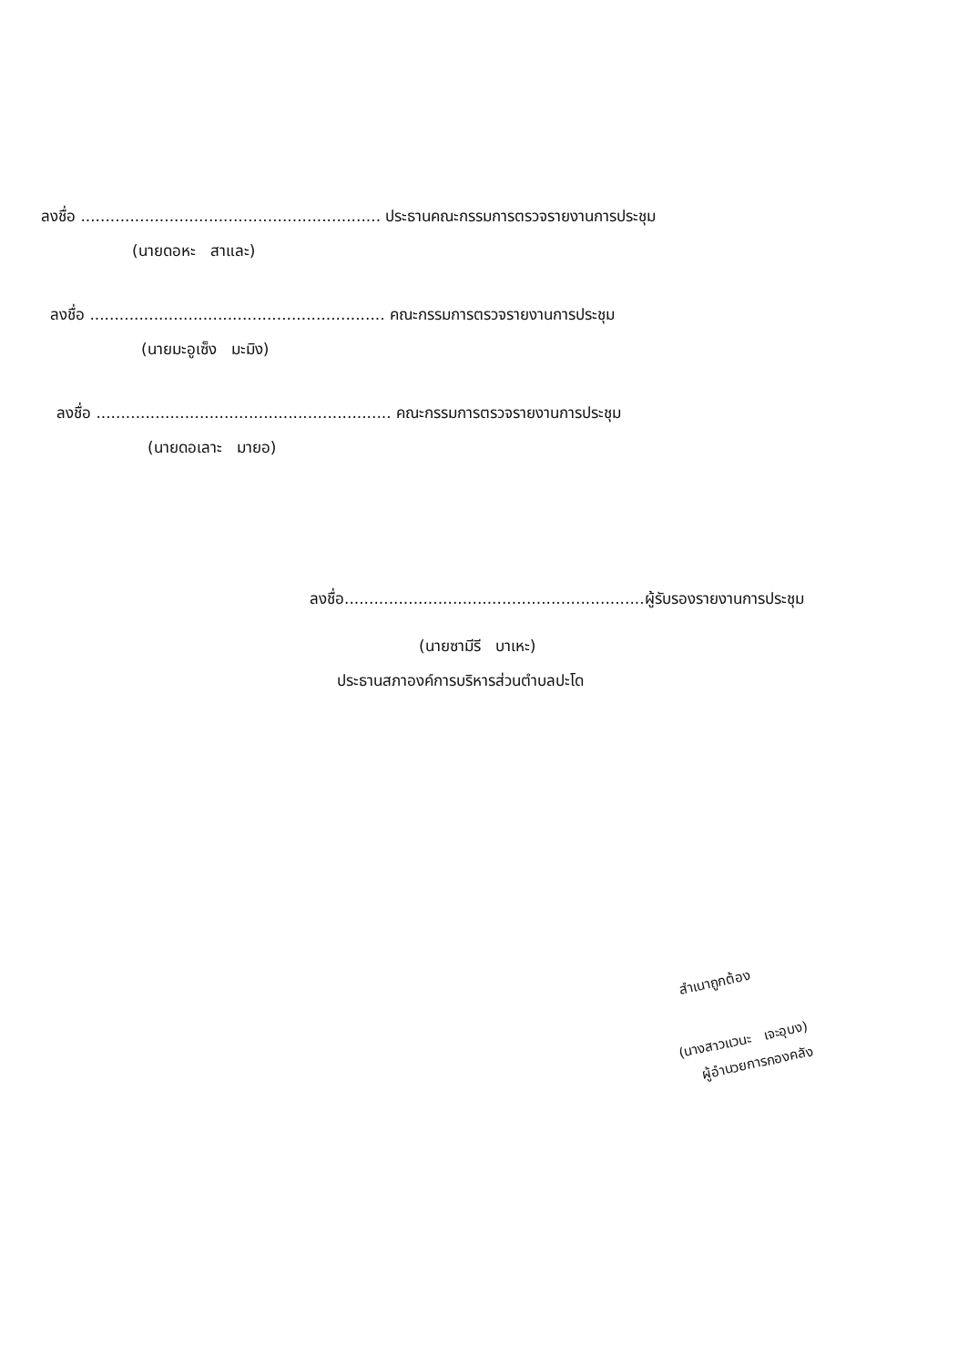ลงชื่อ ............................................................. ประธานคณะกรรมการตรวจรายงานการประชุม
(นายดอหะ สาและ)
ลงชื่อ ............................................................ คณะกรรมการตรวจรายงานการประชุม
(นายมะอูเซ็ง มะมิง)
ลงชื่อ ............................................................ คณะกรรมการตรวจรายงานการประชุม
(นายดอเลาะ มายอ)
ลงชื่อ.............................................................ผู้รับรองรายงานการประชุม
(นายซามีรี บาเหะ)
ประธานสภาองค์การบริหารส่วนตำบลปะโด
สำเนาถูกต้อง
(นางสาวแวนะ เจะอุบง)
ผู้อำนวยการกองคลัง